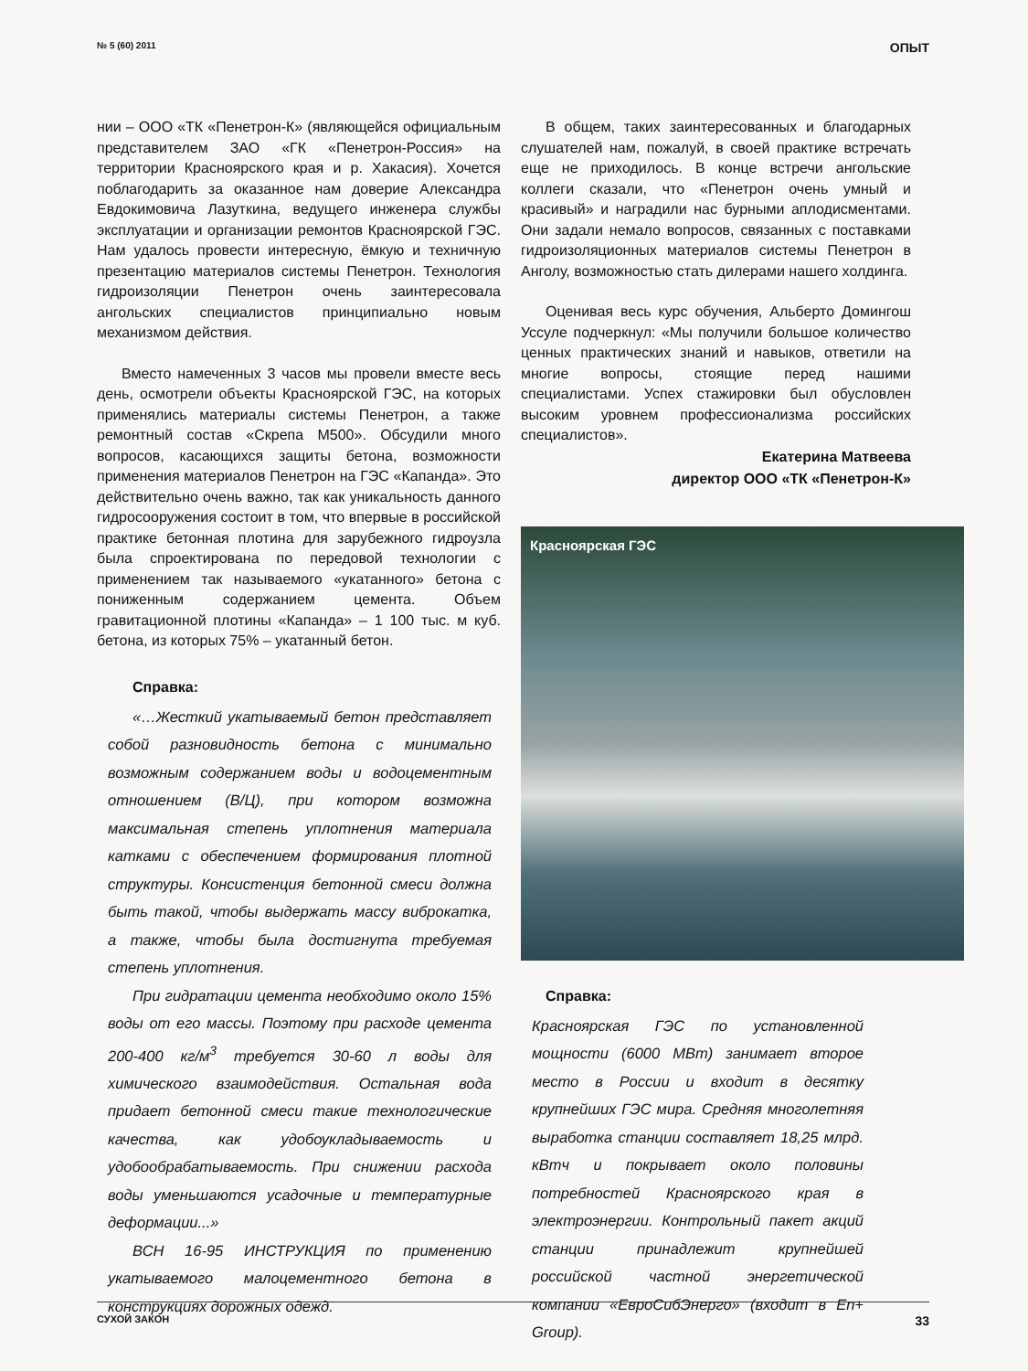№ 5 (60) 2011 ОПЫТ
нии – ООО «ТК «Пенетрон-К» (являющейся официальным представителем ЗАО «ГК «Пенетрон-Россия» на территории Красноярского края и р. Хакасия). Хочется поблагодарить за оказанное нам доверие Александра Евдокимовича Лазуткина, ведущего инженера службы эксплуатации и организации ремонтов Красноярской ГЭС. Нам удалось провести интересную, ёмкую и техничную презентацию материалов системы Пенетрон. Технология гидроизоляции Пенетрон очень заинтересовала ангольских специалистов принципиально новым механизмом действия.
Вместо намеченных 3 часов мы провели вместе весь день, осмотрели объекты Красноярской ГЭС, на которых применялись материалы системы Пенетрон, а также ремонтный состав «Скрепа М500». Обсудили много вопросов, касающихся защиты бетона, возможности применения материалов Пенетрон на ГЭС «Капанда». Это действительно очень важно, так как уникальность данного гидросооружения состоит в том, что впервые в российской практике бетонная плотина для зарубежного гидроузла была спроектирована по передовой технологии с применением так называемого «укатанного» бетона с пониженным содержанием цемента. Объем гравитационной плотины «Капанда» – 1 100 тыс. м куб. бетона, из которых 75% – укатанный бетон.
Справка:
«…Жесткий укатываемый бетон представляет собой разновидность бетона с минимально возможным содержанием воды и водоцементным отношением (В/Ц), при котором возможна максимальная степень уплотнения материала катками с обеспечением формирования плотной структуры. Консистенция бетонной смеси должна быть такой, чтобы выдержать массу виброкатка, а также, чтобы была достигнута требуемая степень уплотнения.
При гидратации цемента необходимо около 15% воды от его массы. Поэтому при расходе цемента 200-400 кг/м<sup>3</sup> требуется 30-60 л воды для химического взаимодействия. Остальная вода придает бетонной смеси такие технологические качества, как удобоукладываемость и удобообрабатываемость. При снижении расхода воды уменьшаются усадочные и температурные деформации...»
ВСН 16-95 ИНСТРУКЦИЯ по применению укатываемого малоцементного бетона в конструкциях дорожных одежд.
В общем, таких заинтересованных и благодарных слушателей нам, пожалуй, в своей практике встречать еще не приходилось. В конце встречи ангольские коллеги сказали, что «Пенетрон очень умный и красивый» и наградили нас бурными аплодисментами. Они задали немало вопросов, связанных с поставками гидроизоляционных материалов системы Пенетрон в Анголу, возможностью стать дилерами нашего холдинга.
Оценивая весь курс обучения, Альберто Домингош Уссуле подчеркнул: «Мы получили большое количество ценных практических знаний и навыков, ответили на многие вопросы, стоящие перед нашими специалистами. Успех стажировки был обусловлен высоким уровнем профессионализма российских специалистов».
Екатерина Матвеева
директор ООО «ТК «Пенетрон-К»
Красноярская ГЭС
Справка:
Красноярская ГЭС по установленной мощности (6000 МВт) занимает второе место в России и входит в десятку крупнейших ГЭС мира. Средняя многолетняя выработка станции составляет 18,25 млрд. кВтч и покрывает около половины потребностей Красноярского края в электроэнергии. Контрольный пакет акций станции принадлежит крупнейшей российской частной энергетической компании «ЕвроСибЭнерго» (входит в En+ Group).
СУХОЙ ЗАКОН 33